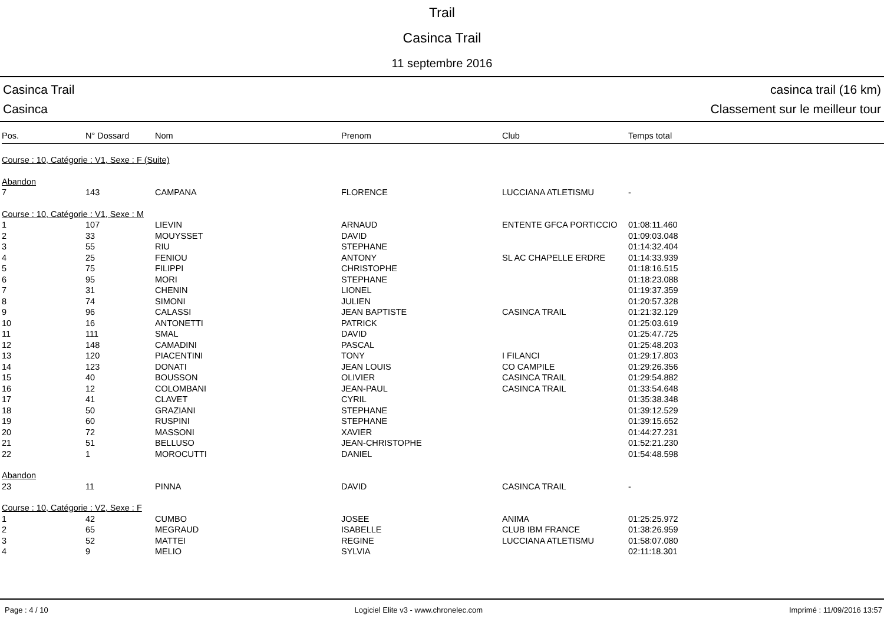Trail
Casinca Trail
11 septembre 2016
Casinca Trail
Casinca
casinca trail (16 km)
Classement sur le meilleur tour
| Pos. | N° Dossard | Nom | Prenom | Club | Temps total |
| --- | --- | --- | --- | --- | --- |
| Course : 10, Catégorie : V1, Sexe : F (Suite) | | | | | |
| Abandon | | | | | |
| 7 | 143 | CAMPANA | FLORENCE | LUCCIANA ATLETISMU | - |
| Course : 10, Catégorie : V1, Sexe : M | | | | | |
| 1 | 107 | LIEVIN | ARNAUD | ENTENTE GFCA PORTICCIO | 01:08:11.460 |
| 2 | 33 | MOUYSSET | DAVID | | 01:09:03.048 |
| 3 | 55 | RIU | STEPHANE | | 01:14:32.404 |
| 4 | 25 | FENIOU | ANTONY | SL AC CHAPELLE ERDRE | 01:14:33.939 |
| 5 | 75 | FILIPPI | CHRISTOPHE | | 01:18:16.515 |
| 6 | 95 | MORI | STEPHANE | | 01:18:23.088 |
| 7 | 31 | CHENIN | LIONEL | | 01:19:37.359 |
| 8 | 74 | SIMONI | JULIEN | | 01:20:57.328 |
| 9 | 96 | CALASSI | JEAN BAPTISTE | CASINCA TRAIL | 01:21:32.129 |
| 10 | 16 | ANTONETTI | PATRICK | | 01:25:03.619 |
| 11 | 111 | SMAL | DAVID | | 01:25:47.725 |
| 12 | 148 | CAMADINI | PASCAL | | 01:25:48.203 |
| 13 | 120 | PIACENTINI | TONY | I FILANCI | 01:29:17.803 |
| 14 | 123 | DONATI | JEAN LOUIS | CO CAMPILE | 01:29:26.356 |
| 15 | 40 | BOUSSON | OLIVIER | CASINCA TRAIL | 01:29:54.882 |
| 16 | 12 | COLOMBANI | JEAN-PAUL | CASINCA TRAIL | 01:33:54.648 |
| 17 | 41 | CLAVET | CYRIL | | 01:35:38.348 |
| 18 | 50 | GRAZIANI | STEPHANE | | 01:39:12.529 |
| 19 | 60 | RUSPINI | STEPHANE | | 01:39:15.652 |
| 20 | 72 | MASSONI | XAVIER | | 01:44:27.231 |
| 21 | 51 | BELLUSO | JEAN-CHRISTOPHE | | 01:52:21.230 |
| 22 | 1 | MOROCUTTI | DANIEL | | 01:54:48.598 |
| Abandon | | | | | |
| 23 | 11 | PINNA | DAVID | CASINCA TRAIL | - |
| Course : 10, Catégorie : V2, Sexe : F | | | | | |
| 1 | 42 | CUMBO | JOSEE | ANIMA | 01:25:25.972 |
| 2 | 65 | MEGRAUD | ISABELLE | CLUB IBM FRANCE | 01:38:26.959 |
| 3 | 52 | MATTEI | REGINE | LUCCIANA ATLETISMU | 01:58:07.080 |
| 4 | 9 | MELIO | SYLVIA | | 02:11:18.301 |
Page : 4 / 10 Logiciel Elite v3 - www.chronelec.com Imprimé : 11/09/2016 13:57